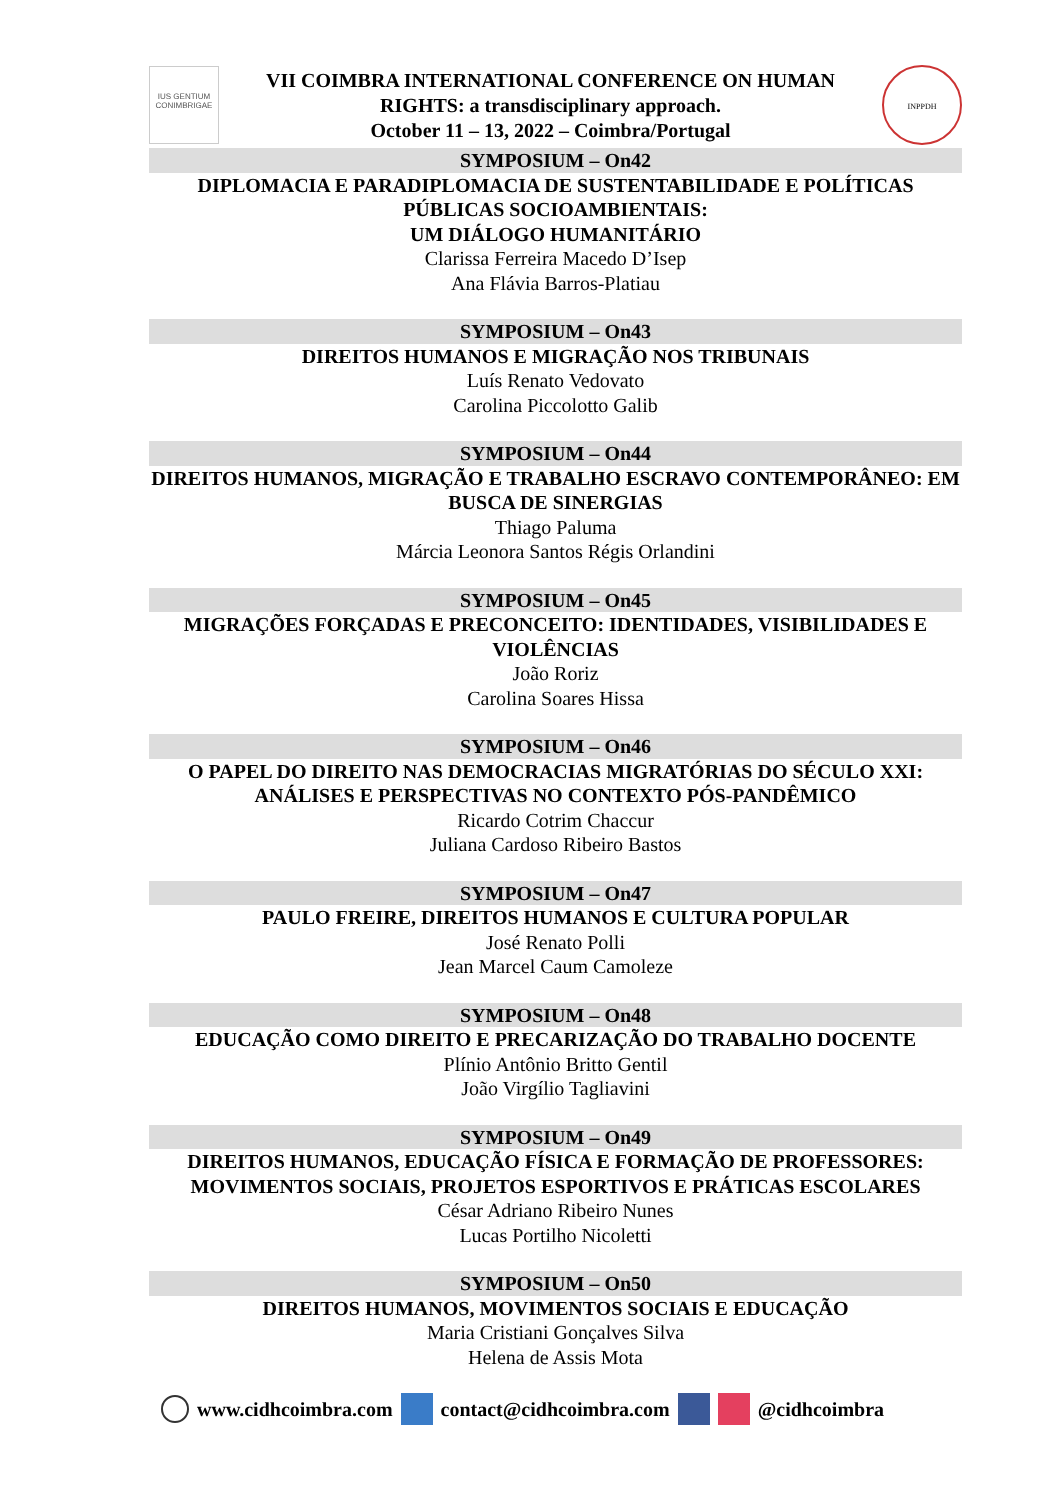IUS GENTIUM CONIMBRIGAE
VII COIMBRA INTERNATIONAL CONFERENCE ON HUMAN
RIGHTS: a transdisciplinary approach.
October 11 – 13, 2022 – Coimbra/Portugal
INPPDH
SYMPOSIUM – On42
DIPLOMACIA E PARADIPLOMACIA DE SUSTENTABILIDADE E POLÍTICAS PÚBLICAS SOCIOAMBIENTAIS:
UM DIÁLOGO HUMANITÁRIO
Clarissa Ferreira Macedo D’Isep
Ana Flávia Barros-Platiau
SYMPOSIUM – On43
DIREITOS HUMANOS E MIGRAÇÃO NOS TRIBUNAIS
Luís Renato Vedovato
Carolina Piccolotto Galib
SYMPOSIUM – On44
DIREITOS HUMANOS, MIGRAÇÃO E TRABALHO ESCRAVO CONTEMPORÂNEO: EM BUSCA DE SINERGIAS
Thiago Paluma
Márcia Leonora Santos Régis Orlandini
SYMPOSIUM – On45
MIGRAÇÕES FORÇADAS E PRECONCEITO: IDENTIDADES, VISIBILIDADES E VIOLÊNCIAS
João Roriz
Carolina Soares Hissa
SYMPOSIUM – On46
O PAPEL DO DIREITO NAS DEMOCRACIAS MIGRATÓRIAS DO SÉCULO XXI: ANÁLISES E PERSPECTIVAS NO CONTEXTO PÓS-PANDÊMICO
Ricardo Cotrim Chaccur
Juliana Cardoso Ribeiro Bastos
SYMPOSIUM – On47
PAULO FREIRE, DIREITOS HUMANOS E CULTURA POPULAR
José Renato Polli
Jean Marcel Caum Camoleze
SYMPOSIUM – On48
EDUCAÇÃO COMO DIREITO E PRECARIZAÇÃO DO TRABALHO DOCENTE
Plínio Antônio Britto Gentil
João Virgílio Tagliavini
SYMPOSIUM – On49
DIREITOS HUMANOS, EDUCAÇÃO FÍSICA E FORMAÇÃO DE PROFESSORES: MOVIMENTOS SOCIAIS, PROJETOS ESPORTIVOS E PRÁTICAS ESCOLARES
César Adriano Ribeiro Nunes
Lucas Portilho Nicoletti
SYMPOSIUM – On50
DIREITOS HUMANOS, MOVIMENTOS SOCIAIS E EDUCAÇÃO
Maria Cristiani Gonçalves Silva
Helena de Assis Mota
www.cidhcoimbra.com contact@cidhcoimbra.com @cidhcoimbra